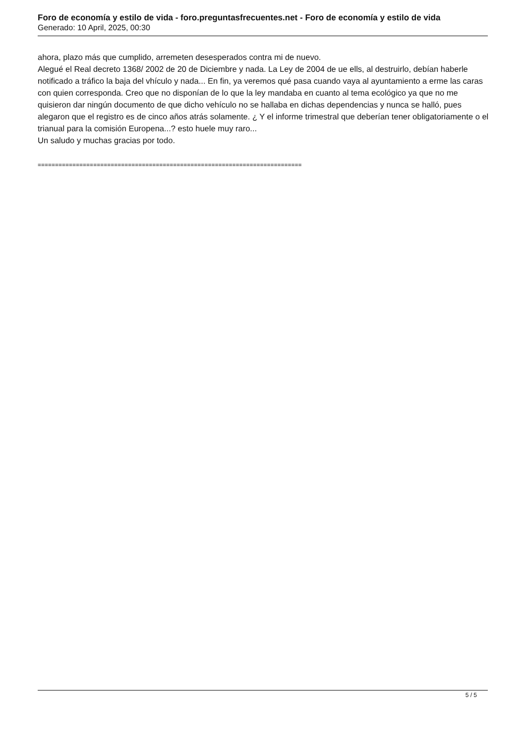Foro de economía y estilo de vida - foro.preguntasfrecuentes.net - Foro de economía y estilo de vida
Generado: 10 April, 2025, 00:30
ahora, plazo más que cumplido, arremeten desesperados contra mi de nuevo.
Alegué el Real decreto 1368/ 2002 de 20 de Diciembre y nada. La Ley de 2004 de ue ells, al destruirlo, debían haberle notificado a tráfico la baja del vhículo y nada... En fin, ya veremos qué pasa cuando vaya al ayuntamiento a erme las caras con quien corresponda. Creo que no disponían de lo que la ley mandaba en cuanto al tema ecológico ya que no me quisieron dar ningún documento de que dicho vehículo no se hallaba en dichas dependencias y nunca se halló, pues alegaron que el registro es de cinco años atrás solamente. ¿ Y el informe trimestral que deberían tener obligatoriamente o el trianual para la comisión Europena...? esto huele muy raro...
Un saludo y muchas gracias por todo.
============================================================================
5 / 5